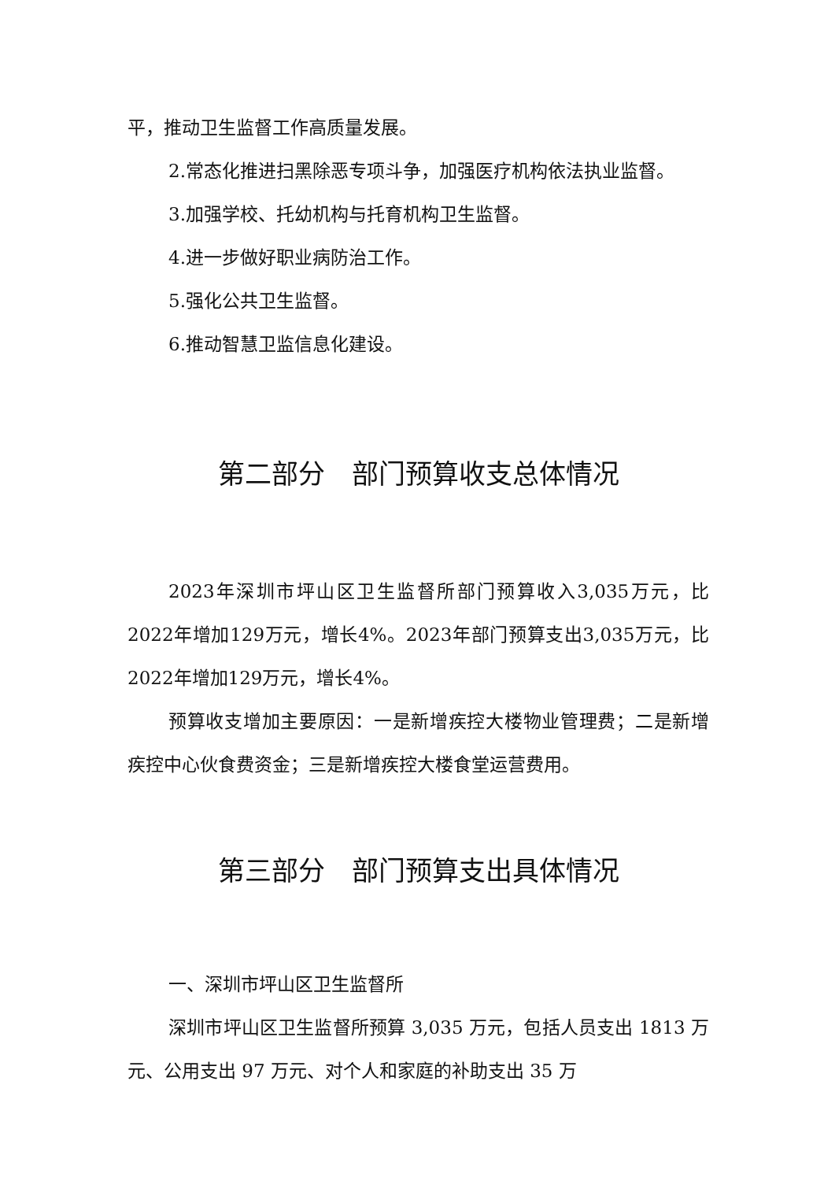平，推动卫生监督工作高质量发展。
2.常态化推进扫黑除恶专项斗争，加强医疗机构依法执业监督。
3.加强学校、托幼机构与托育机构卫生监督。
4.进一步做好职业病防治工作。
5.强化公共卫生监督。
6.推动智慧卫监信息化建设。
第二部分　部门预算收支总体情况
2023年深圳市坪山区卫生监督所部门预算收入3,035万元，比2022年增加129万元，增长4%。2023年部门预算支出3,035万元，比2022年增加129万元，增长4%。
预算收支增加主要原因：一是新增疾控大楼物业管理费；二是新增疾控中心伙食费资金；三是新增疾控大楼食堂运营费用。
第三部分　部门预算支出具体情况
一、深圳市坪山区卫生监督所
深圳市坪山区卫生监督所预算 3,035 万元，包括人员支出 1813 万元、公用支出 97 万元、对个人和家庭的补助支出 35 万